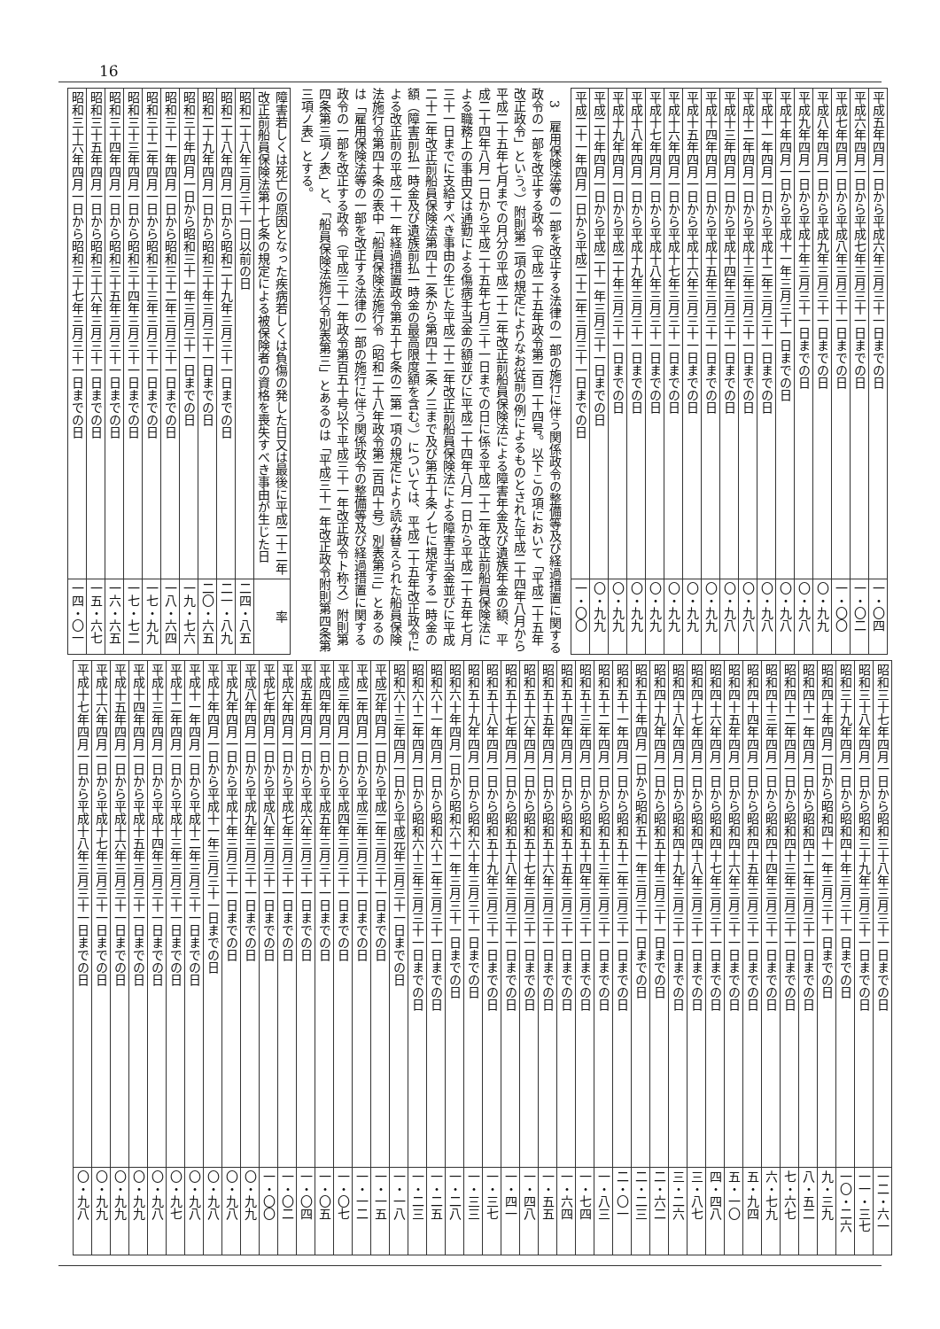16
| 平成五年四月一日から平成六年三月三十一日までの日 | 一・〇四 |
| 平成六年四月一日から平成七年三月三十一日までの日 | 一・〇二 |
| 平成七年四月一日から平成八年三月三十一日までの日 | 一・〇〇 |
| 平成八年四月一日から平成九年三月三十一日までの日 | 〇・九九 |
| 平成九年四月一日から平成十年三月三十一日までの日 | 〇・九八 |
| 平成十年四月一日から平成十一年三月三十一日までの日 | 〇・九八 |
| 平成十一年四月一日から平成十二年三月三十一日までの日 | 〇・九八 |
| 平成十二年四月一日から平成十三年三月三十一日までの日 | 〇・九八 |
| 平成十三年四月一日から平成十四年三月三十一日までの日 | 〇・九八 |
| 平成十四年四月一日から平成十五年三月三十一日までの日 | 〇・九九 |
| 平成十五年四月一日から平成十六年三月三十一日までの日 | 〇・九九 |
| 平成十六年四月一日から平成十七年三月三十一日までの日 | 〇・九九 |
| 平成十七年四月一日から平成十八年三月三十一日までの日 | 〇・九九 |
| 平成十八年四月一日から平成十九年三月三十一日までの日 | 〇・九九 |
| 平成十九年四月一日から平成二十年三月三十一日までの日 | 〇・九九 |
| 平成二十年四月一日から平成二十一年三月三十一日までの日 | 〇・九九 |
| 平成二十一年四月一日から平成二十二年三月三十一日までの日 | 一・〇〇 |
3　雇用保険法等の一部を改正する法律の一部の施行に伴う関係政令の整備等及び経過措置に関する政令の一部を改正する政令（平成二十五年政令第二百二十四号。以下この項において「平成二十五年改正政令」という。）附則第二項の規定によりなお従前の例によるものとされた平成二十四年八月から平成二十五年七月までの月分の平成二十二年改正前船員保険法による障害年金及び遺族年金の額、平成二十四年八月一日から平成二十五年七月三十一日までの日に係る平成二十二年改正前船員保険法による職務上の事由又は通勤による傷病手当金の額並びに平成二十四年八月一日から平成二十五年七月三十一日までに支給すべき事由の生じた平成二十二年改正前船員保険法による障害手当金並びに平成二十二年改正前船員保険法第四十二条から第四十二条ノ三まで及び第五十条ノ七に規定する一時金の額（障害前払一時金及び遺族前払一時金の最高限度額を含む。）については、平成二十五年改正政令による改正前の平成二十一年経過措置政令第五十七条の二第一項の規定により読み替えられた船員保険法施行令第四十条の表中「船員保険法施行令（昭和二十八年政令第二百四十号）別表第三」とあるのは「雇用保険法等の一部を改正する法律の一部の施行に伴う関係政令の整備等及び経過措置に関する政令の一部を改正する政令（平成三十一年政令第百五十号以下平成三十一年改正政令ト称ス）附則第四条第三項ノ表」と、「船員保険法施行令別表第三」とあるのは「平成三十一年改正政令附則第四条第三項ノ表」とする。
| 障害若しくは死亡の原因となった疾病若しくは負傷の発した日又は最後に平成二十二年改正前船員保険法第十七条の規定による被保険者の資格を喪失すべき事由が生じた日 | 率 |
| --- | --- |
| 昭和二十八年三月三十一日以前の日 | 二四・八五 |
| 昭和二十八年四月一日から昭和二十九年三月三十一日までの日 | 二一・八九 |
| 昭和二十九年四月一日から昭和三十年三月三十一日までの日 | 二〇・六五 |
| 昭和三十年四月一日から昭和三十一年三月三十一日までの日 | 一九・七六 |
| 昭和三十一年四月一日から昭和三十二年三月三十一日までの日 | 一八・六四 |
| 昭和三十二年四月一日から昭和三十三年三月三十一日までの日 | 一七・九九 |
| 昭和三十三年四月一日から昭和三十四年三月三十一日までの日 | 一七・七二 |
| 昭和三十四年四月一日から昭和三十五年三月三十一日までの日 | 一六・六五 |
| 昭和三十五年四月一日から昭和三十六年三月三十一日までの日 | 一五・六七 |
| 昭和三十六年四月一日から昭和三十七年三月三十一日までの日 | 一四・〇一 |
| 昭和三十七年四月一日から昭和三十八年三月三十一日までの日 | 一二・六一 |
| 昭和三十八年四月一日から昭和三十九年三月三十一日までの日 | 一一・三七 |
| 昭和三十九年四月一日から昭和四十年三月三十一日までの日 | 一〇・二六 |
| 昭和四十年四月一日から昭和四十一年三月三十一日までの日 | 九・三九 |
| 昭和四十一年四月一日から昭和四十二年三月三十一日までの日 | 八・五二 |
| 昭和四十二年四月一日から昭和四十三年三月三十一日までの日 | 七・六七 |
| 昭和四十三年四月一日から昭和四十四年三月三十一日までの日 | 六・七九 |
| 昭和四十四年四月一日から昭和四十五年三月三十一日までの日 | 五・九四 |
| 昭和四十五年四月一日から昭和四十六年三月三十一日までの日 | 五・一〇 |
| 昭和四十六年四月一日から昭和四十七年三月三十一日までの日 | 四・四八 |
| 昭和四十七年四月一日から昭和四十八年三月三十一日までの日 | 三・八七 |
| 昭和四十八年四月一日から昭和四十九年三月三十一日までの日 | 三・二六 |
| 昭和四十九年四月一日から昭和五十年三月三十一日までの日 | 二・六二 |
| 昭和五十年四月一日から昭和五十一年三月三十一日までの日 | 二・二三 |
| 昭和五十一年四月一日から昭和五十二年三月三十一日までの日 | 二・〇一 |
| 昭和五十二年四月一日から昭和五十三年三月三十一日までの日 | 一・八三 |
| 昭和五十三年四月一日から昭和五十四年三月三十一日までの日 | 一・七四 |
| 昭和五十四年四月一日から昭和五十五年三月三十一日までの日 | 一・六四 |
| 昭和五十五年四月一日から昭和五十六年三月三十一日までの日 | 一・五五 |
| 昭和五十六年四月一日から昭和五十七年三月三十一日までの日 | 一・四八 |
| 昭和五十七年四月一日から昭和五十八年三月三十一日までの日 | 一・四一 |
| 昭和五十八年四月一日から昭和五十九年三月三十一日までの日 | 一・三七 |
| 昭和五十九年四月一日から昭和六十年三月三十一日までの日 | 一・三三 |
| 昭和六十年四月一日から昭和六十一年三月三十一日までの日 | 一・二八 |
| 昭和六十一年四月一日から昭和六十二年三月三十一日までの日 | 一・二五 |
| 昭和六十二年四月一日から昭和六十三年三月三十一日までの日 | 一・二三 |
| 昭和六十三年四月一日から平成元年三月三十一日までの日 | 一・一八 |
| 平成元年四月一日から平成二年三月三十一日までの日 | 一・一五 |
| 平成二年四月一日から平成三年三月三十一日までの日 | 一・一二 |
| 平成三年四月一日から平成四年三月三十一日までの日 | 一・〇七 |
| 平成四年四月一日から平成五年三月三十一日までの日 | 一・〇五 |
| 平成五年四月一日から平成六年三月三十一日までの日 | 一・〇四 |
| 平成六年四月一日から平成七年三月三十一日までの日 | 一・〇二 |
| 平成七年四月一日から平成八年三月三十一日までの日 | 一・〇〇 |
| 平成八年四月一日から平成九年三月三十一日までの日 | 〇・九九 |
| 平成九年四月一日から平成十年三月三十一日までの日 | 〇・九八 |
| 平成十年四月一日から平成十一年三月三十一日までの日 | 〇・九八 |
| 平成十一年四月一日から平成十二年三月三十一日までの日 | 〇・九八 |
| 平成十二年四月一日から平成十三年三月三十一日までの日 | 〇・九七 |
| 平成十三年四月一日から平成十四年三月三十一日までの日 | 〇・九八 |
| 平成十四年四月一日から平成十五年三月三十一日までの日 | 〇・九九 |
| 平成十五年四月一日から平成十六年三月三十一日までの日 | 〇・九九 |
| 平成十六年四月一日から平成十七年三月三十一日までの日 | 〇・九九 |
| 平成十七年四月一日から平成十八年三月三十一日までの日 | 〇・九八 |